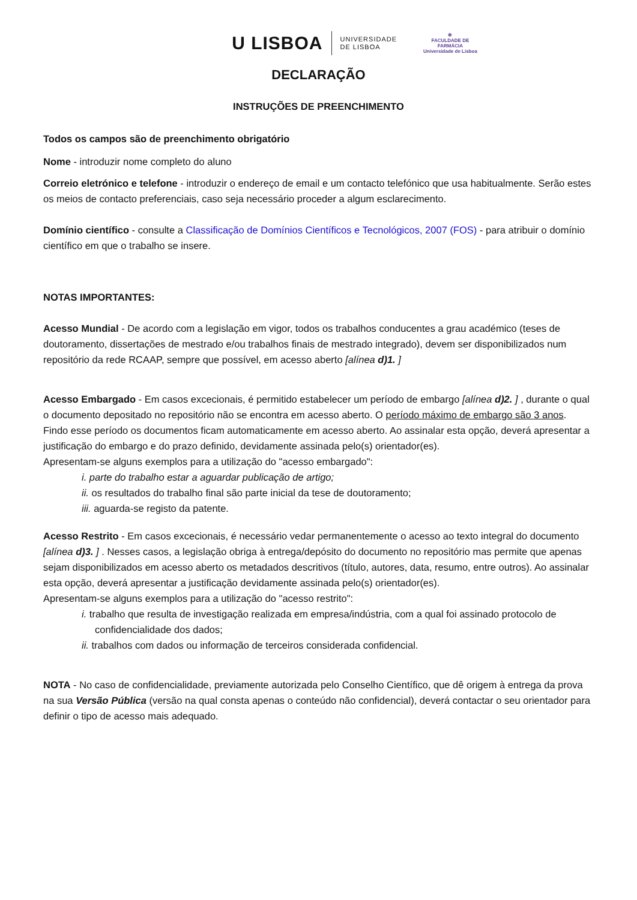U LISBOA UNIVERSIDADE
DE LISBOA ✻
FACULDADE DE
FARMÁCIA
Universidade de Lisboa
DECLARAÇÃO
INSTRUÇÕES DE PREENCHIMENTO
Todos os campos são de preenchimento obrigatório
Nome - introduzir nome completo do aluno
Correio eletrónico e telefone - introduzir o endereço de email e um contacto telefónico que usa habitualmente. Serão estes os meios de contacto preferenciais, caso seja necessário proceder a algum esclarecimento.
Domínio científico - consulte a Classificação de Domínios Científicos e Tecnológicos, 2007 (FOS) - para atribuir o domínio científico em que o trabalho se insere.
NOTAS IMPORTANTES:
Acesso Mundial - De acordo com a legislação em vigor, todos os trabalhos conducentes a grau académico (teses de doutoramento, dissertações de mestrado e/ou trabalhos finais de mestrado integrado), devem ser disponibilizados num repositório da rede RCAAP, sempre que possível, em acesso aberto [alínea d)1. ]
Acesso Embargado - Em casos excecionais, é permitido estabelecer um período de embargo [alínea d)2. ] , durante o qual o documento depositado no repositório não se encontra em acesso aberto. O período máximo de embargo são 3 anos. Findo esse período os documentos ficam automaticamente em acesso aberto. Ao assinalar esta opção, deverá apresentar a justificação do embargo e do prazo definido, devidamente assinada pelo(s) orientador(es).
Apresentam-se alguns exemplos para a utilização do "acesso embargado":
i. parte do trabalho estar a aguardar publicação de artigo;
ii. os resultados do trabalho final são parte inicial da tese de doutoramento;
iii. aguarda-se registo da patente.
Acesso Restrito - Em casos excecionais, é necessário vedar permanentemente o acesso ao texto integral do documento [alínea d)3. ] . Nesses casos, a legislação obriga à entrega/depósito do documento no repositório mas permite que apenas sejam disponibilizados em acesso aberto os metadados descritivos (título, autores, data, resumo, entre outros). Ao assinalar esta opção, deverá apresentar a justificação devidamente assinada pelo(s) orientador(es).
Apresentam-se alguns exemplos para a utilização do "acesso restrito":
i. trabalho que resulta de investigação realizada em empresa/indústria, com a qual foi assinado protocolo de confidencialidade dos dados;
ii. trabalhos com dados ou informação de terceiros considerada confidencial.
NOTA - No caso de confidencialidade, previamente autorizada pelo Conselho Científico, que dê origem à entrega da prova na sua Versão Pública (versão na qual consta apenas o conteúdo não confidencial), deverá contactar o seu orientador para definir o tipo de acesso mais adequado.